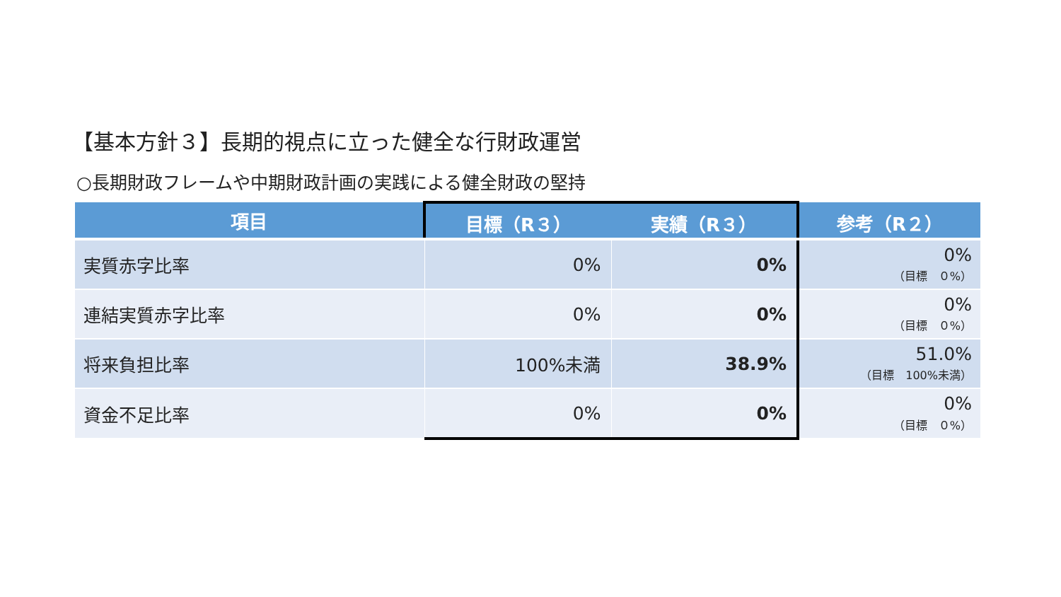【基本方針３】長期的視点に立った健全な行財政運営
○長期財政フレームや中期財政計画の実践による健全財政の堅持
| 項目 | 目標（R３） | 実績（R３） | 参考（R２） |
| --- | --- | --- | --- |
| 実質赤字比率 | 0% | 0% | 0% （目標 ０%） |
| 連結実質赤字比率 | 0% | 0% | 0% （目標 ０%） |
| 将来負担比率 | 100%未満 | 38.9% | 51.0% （目標 100%未満） |
| 資金不足比率 | 0% | 0% | 0% （目標 ０%） |